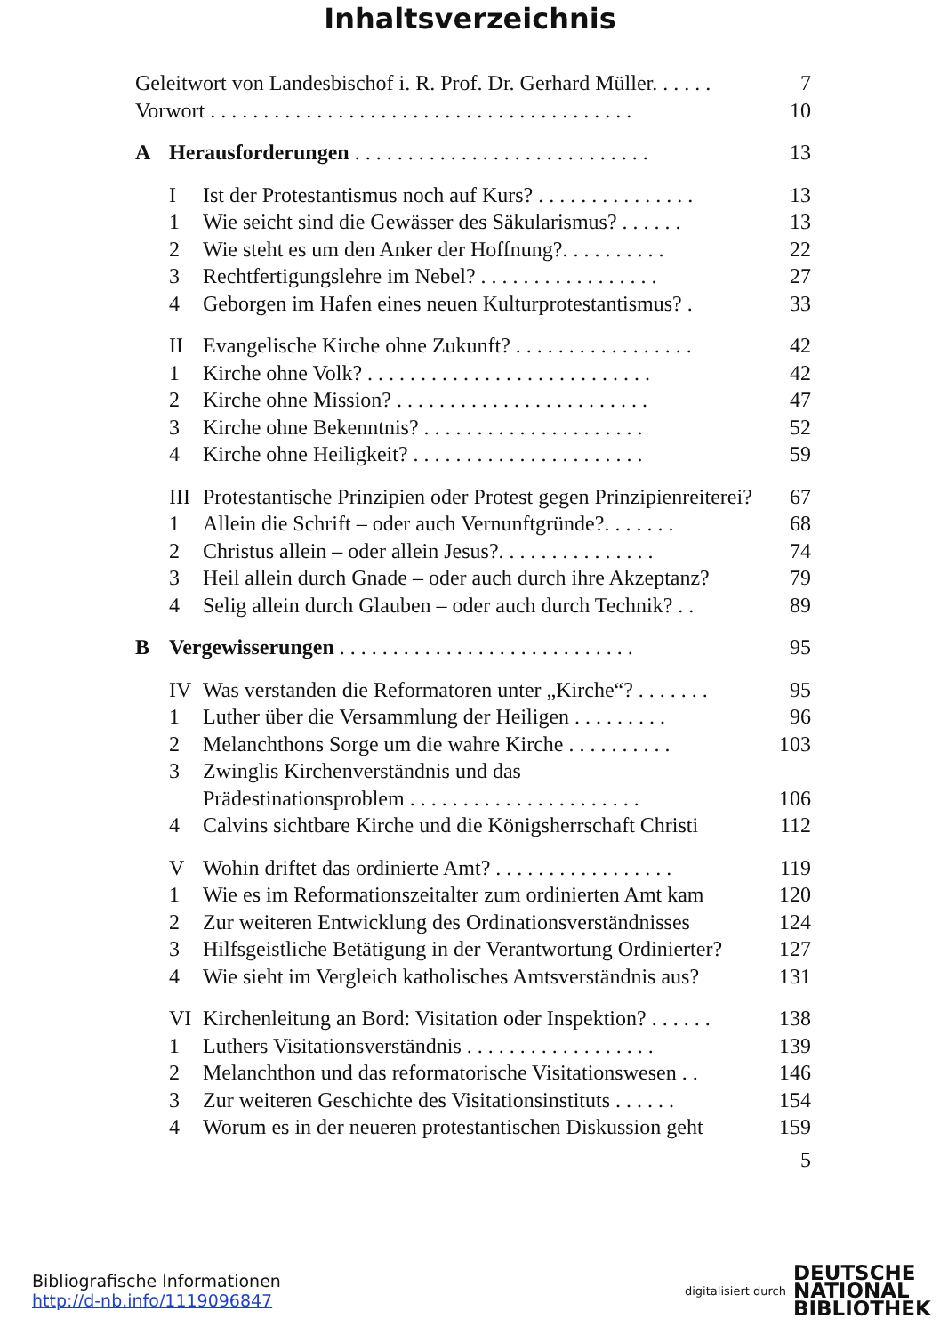Inhaltsverzeichnis
Geleitwort von Landesbischof i. R. Prof. Dr. Gerhard Müller. . . . . . 7
Vorwort . . . . . . . . . . . . . . . . . . . . . . . . . . . . . . . . . . . . . . . . 10
A Herausforderungen . . . . . . . . . . . . . . . . . . . . . . . . . . . . 13
I Ist der Protestantismus noch auf Kurs? . . . . . . . . . . . . . . . 13
1 Wie seicht sind die Gewässer des Säkularismus? . . . . . . 13
2 Wie steht es um den Anker der Hoffnung?. . . . . . . . . . 22
3 Rechtfertigungslehre im Nebel? . . . . . . . . . . . . . . . . . 27
4 Geborgen im Hafen eines neuen Kulturprotestantismus? . 33
II Evangelische Kirche ohne Zukunft? . . . . . . . . . . . . . . . . . 42
1 Kirche ohne Volk? . . . . . . . . . . . . . . . . . . . . . . . . . . . 42
2 Kirche ohne Mission? . . . . . . . . . . . . . . . . . . . . . . . . 47
3 Kirche ohne Bekenntnis? . . . . . . . . . . . . . . . . . . . . . 52
4 Kirche ohne Heiligkeit? . . . . . . . . . . . . . . . . . . . . . . 59
III Protestantische Prinzipien oder Protest gegen Prinzipienreiterei? 67
1 Allein die Schrift – oder auch Vernunftgründe?. . . . . . . 68
2 Christus allein – oder allein Jesus?. . . . . . . . . . . . . . . 74
3 Heil allein durch Gnade – oder auch durch ihre Akzeptanz? 79
4 Selig allein durch Glauben – oder auch durch Technik? . . 89
B Vergewisserungen . . . . . . . . . . . . . . . . . . . . . . . . . . . . 95
IV Was verstanden die Reformatoren unter „Kirche“? . . . . . . . 95
1 Luther über die Versammlung der Heiligen . . . . . . . . . 96
2 Melanchthons Sorge um die wahre Kirche . . . . . . . . . . 103
3 Zwinglis Kirchenverständnis und das
Prädestinationsproblem . . . . . . . . . . . . . . . . . . . . . . 106
4 Calvins sichtbare Kirche und die Königsherrschaft Christi 112
V Wohin driftet das ordinierte Amt? . . . . . . . . . . . . . . . . . 119
1 Wie es im Reformationszeitalter zum ordinierten Amt kam 120
2 Zur weiteren Entwicklung des Ordinationsverständnisses 124
3 Hilfsgeistliche Betätigung in der Verantwortung Ordinierter? 127
4 Wie sieht im Vergleich katholisches Amtsverständnis aus? 131
VI Kirchenleitung an Bord: Visitation oder Inspektion? . . . . . . 138
1 Luthers Visitationsverständnis . . . . . . . . . . . . . . . . . . 139
2 Melanchthon und das reformatorische Visitationswesen . . 146
3 Zur weiteren Geschichte des Visitationsinstituts . . . . . . 154
4 Worum es in der neueren protestantischen Diskussion geht 159
5
Bibliografische Informationen
http://d-nb.info/1119096847
digitalisiert durch
DEUTSCHE
NATIONAL
BIBLIOTHEK